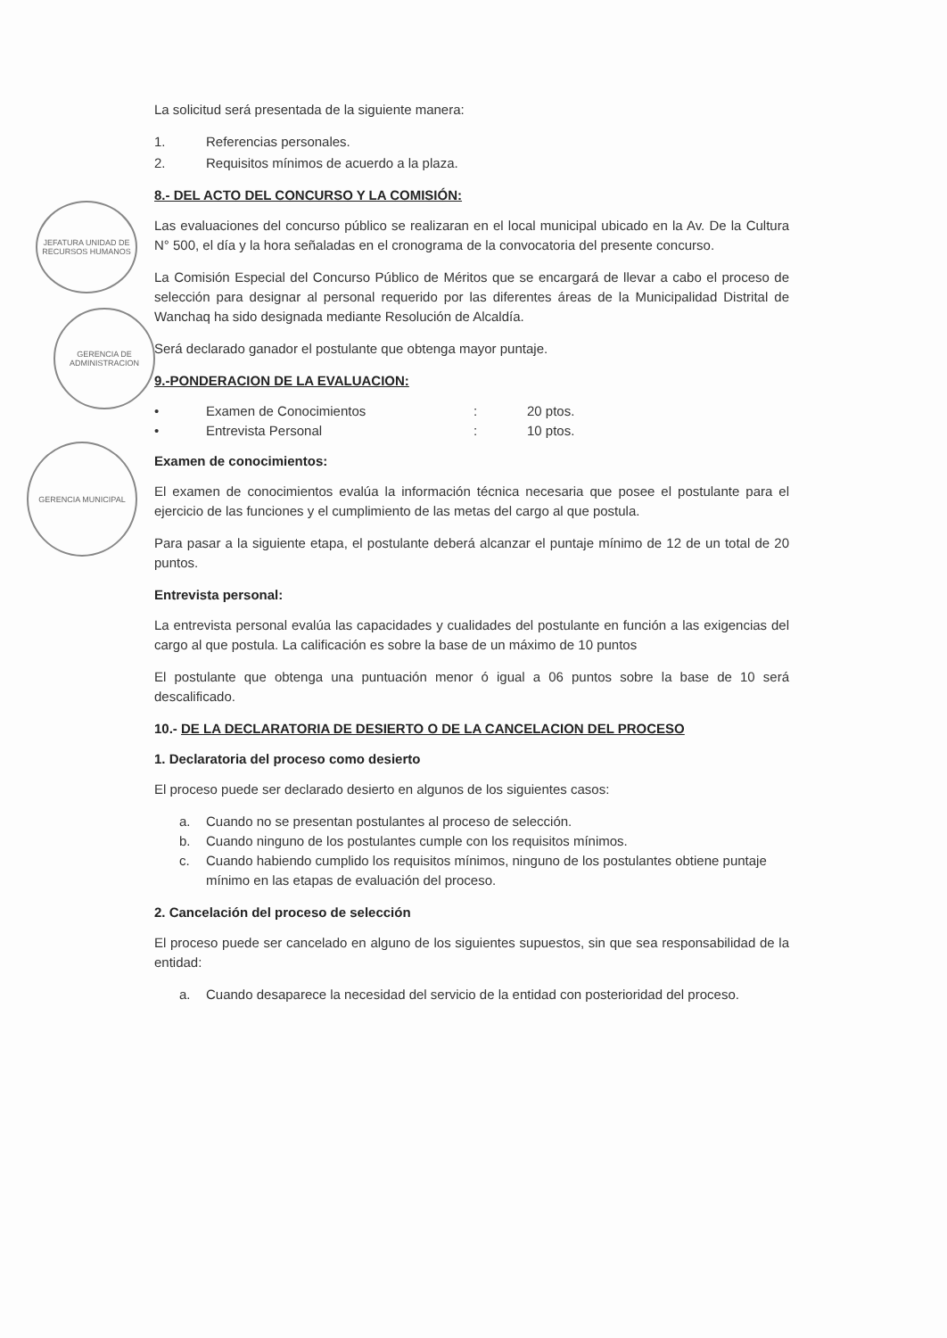JEFATURA UNIDAD DE RECURSOS HUMANOS
GERENCIA DE ADMINISTRACION
GERENCIA MUNICIPAL
La solicitud será presentada de la siguiente manera:
1. Referencias personales.
2. Requisitos mínimos de acuerdo a la plaza.
8.- DEL ACTO DEL CONCURSO Y LA COMISIÓN:
Las evaluaciones del concurso público se realizaran en el local municipal ubicado en la Av. De la Cultura N° 500, el día y la hora señaladas en el cronograma de la convocatoria del presente concurso.
La Comisión Especial del Concurso Público de Méritos que se encargará de llevar a cabo el proceso de selección para designar al personal requerido por las diferentes áreas de la Municipalidad Distrital de Wanchaq ha sido designada mediante Resolución de Alcaldía.
Será declarado ganador el postulante que obtenga mayor puntaje.
9.-PONDERACION DE LA EVALUACION:
| • | Examen de Conocimientos | : | 20 ptos. |
| • | Entrevista Personal | : | 10 ptos. |
Examen de conocimientos:
El examen de conocimientos evalúa la información técnica necesaria que posee el postulante para el ejercicio de las funciones y el cumplimiento de las metas del cargo al que postula.
Para pasar a la siguiente etapa, el postulante deberá alcanzar el puntaje mínimo de 12 de un total de 20 puntos.
Entrevista personal:
La entrevista personal evalúa las capacidades y cualidades del postulante en función a las exigencias del cargo al que postula. La calificación es sobre la base de un máximo de 10 puntos
El postulante que obtenga una puntuación menor ó igual a 06 puntos sobre la base de 10 será descalificado.
10.- DE LA DECLARATORIA DE DESIERTO O DE LA CANCELACION DEL PROCESO
1. Declaratoria del proceso como desierto
El proceso puede ser declarado desierto en algunos de los siguientes casos:
a. Cuando no se presentan postulantes al proceso de selección.
b. Cuando ninguno de los postulantes cumple con los requisitos mínimos.
c. Cuando habiendo cumplido los requisitos mínimos, ninguno de los postulantes obtiene puntaje mínimo en las etapas de evaluación del proceso.
2. Cancelación del proceso de selección
El proceso puede ser cancelado en alguno de los siguientes supuestos, sin que sea responsabilidad de la entidad:
a. Cuando desaparece la necesidad del servicio de la entidad con posterioridad del proceso.